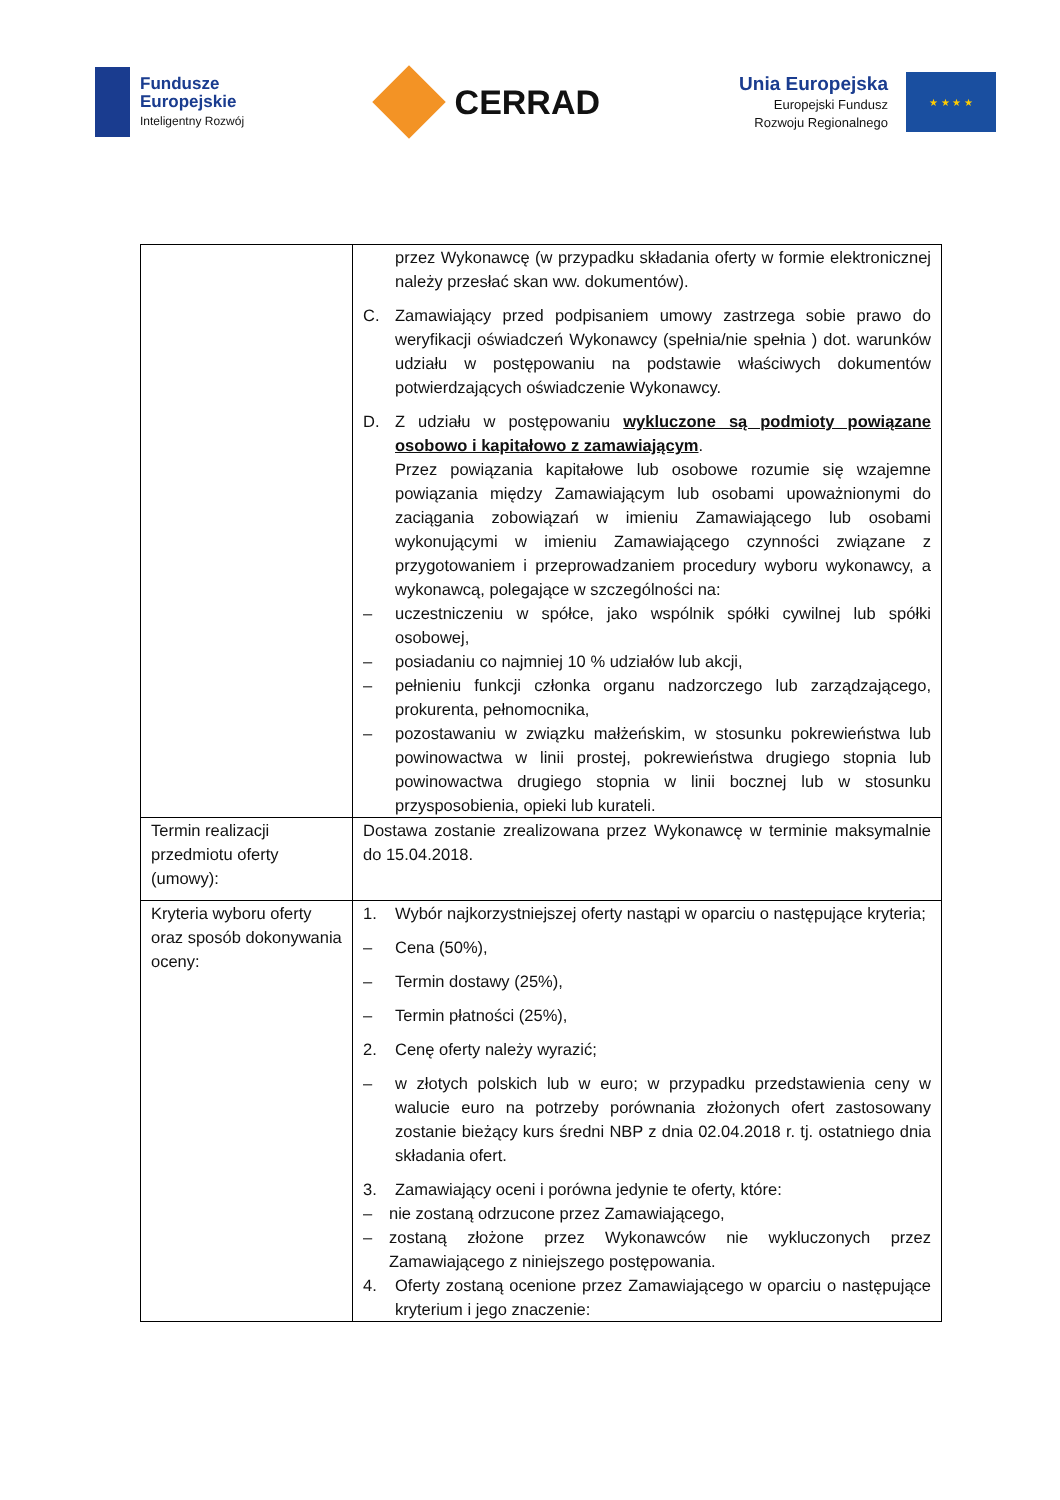Fundusze
Europejskie
Inteligentny Rozwój
CERRAD
Unia Europejska
Europejski Fundusz
Rozwoju Regionalnego
★ ★ ★ ★
| | przez Wykonawcę (w przypadku składania oferty w formie elektronicznej należy przesłać skan ww. dokumentów). C. Zamawiający przed podpisaniem umowy zastrzega sobie prawo do weryfikacji oświadczeń Wykonawcy (spełnia/nie spełnia ) dot. warunków udziału w postępowaniu na podstawie właściwych dokumentów potwierdzających oświadczenie Wykonawcy. D. Z udziału w postępowaniu wykluczone są podmioty powiązane osobowo i kapitałowo z zamawiającym . Przez powiązania kapitałowe lub osobowe rozumie się wzajemne powiązania między Zamawiającym lub osobami upoważnionymi do zaciągania zobowiązań w imieniu Zamawiającego lub osobami wykonującymi w imieniu Zamawiającego czynności związane z przygotowaniem i przeprowadzaniem procedury wyboru wykonawcy, a wykonawcą, polegające w szczególności na: – uczestniczeniu w spółce, jako wspólnik spółki cywilnej lub spółki osobowej, – posiadaniu co najmniej 10 % udziałów lub akcji, – pełnieniu funkcji członka organu nadzorczego lub zarządzającego, prokurenta, pełnomocnika, – pozostawaniu w związku małżeńskim, w stosunku pokrewieństwa lub powinowactwa w linii prostej, pokrewieństwa drugiego stopnia lub powinowactwa drugiego stopnia w linii bocznej lub w stosunku przysposobienia, opieki lub kurateli. |
| Termin realizacji przedmiotu oferty (umowy): | Dostawa zostanie zrealizowana przez Wykonawcę w terminie maksymalnie do 15.04.2018. |
| Kryteria wyboru oferty oraz sposób dokonywania oceny: | 1. Wybór najkorzystniejszej oferty nastąpi w oparciu o następujące kryteria; – Cena (50%), – Termin dostawy (25%), – Termin płatności (25%), 2. Cenę oferty należy wyrazić; – w złotych polskich lub w euro; w przypadku przedstawienia ceny w walucie euro na potrzeby porównania złożonych ofert zastosowany zostanie bieżący kurs średni NBP z dnia 02.04.2018 r. tj. ostatniego dnia składania ofert. 3. Zamawiający oceni i porówna jedynie te oferty, które: – nie zostaną odrzucone przez Zamawiającego, – zostaną złożone przez Wykonawców nie wykluczonych przez Zamawiającego z niniejszego postępowania. 4. Oferty zostaną ocenione przez Zamawiającego w oparciu o następujące kryterium i jego znaczenie: |